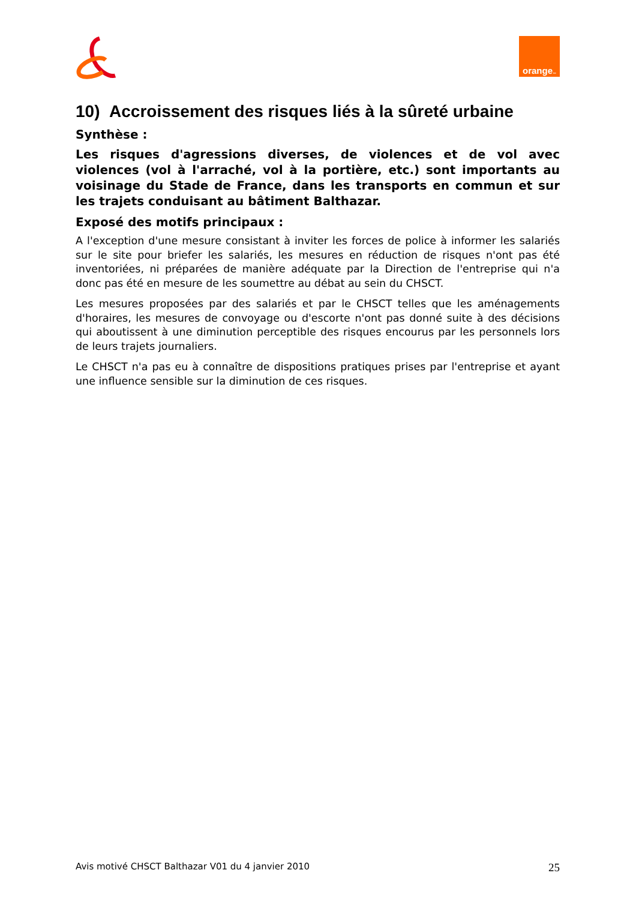orange<sup>™</sup>
10) Accroissement des risques liés à la sûreté urbaine
Synthèse :
Les risques d'agressions diverses, de violences et de vol avec violences (vol à l'arraché, vol à la portière, etc.) sont importants au voisinage du Stade de France, dans les transports en commun et sur les trajets conduisant au bâtiment Balthazar.
Exposé des motifs principaux :
A l'exception d'une mesure consistant à inviter les forces de police à informer les salariés sur le site pour briefer les salariés, les mesures en réduction de risques n'ont pas été inventoriées, ni préparées de manière adéquate par la Direction de l'entreprise qui n'a donc pas été en mesure de les soumettre au débat au sein du CHSCT.
Les mesures proposées par des salariés et par le CHSCT telles que les aménagements d'horaires, les mesures de convoyage ou d'escorte n'ont pas donné suite à des décisions qui aboutissent à une diminution perceptible des risques encourus par les personnels lors de leurs trajets journaliers.
Le CHSCT n'a pas eu à connaître de dispositions pratiques prises par l'entreprise et ayant une influence sensible sur la diminution de ces risques.
Avis motivé CHSCT Balthazar V01 du 4 janvier 2010 25